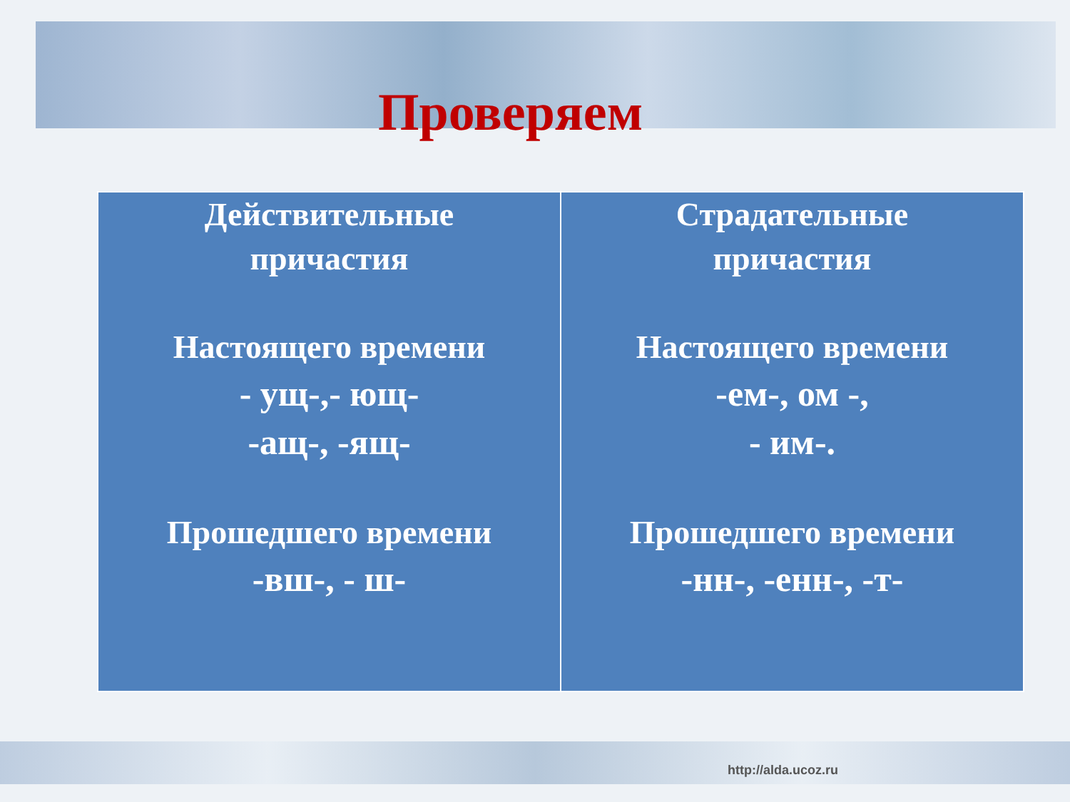Проверяем
| Действительные причастия Настоящего времени - ущ-,- ющ- -ащ-, -ящ- Прошедшего времени -вш-, - ш- | Страдательные причастия Настоящего времени -ем-, ом -, - им-. Прошедшего времени -нн-, -енн-, -т- |
http://alda.ucoz.ru